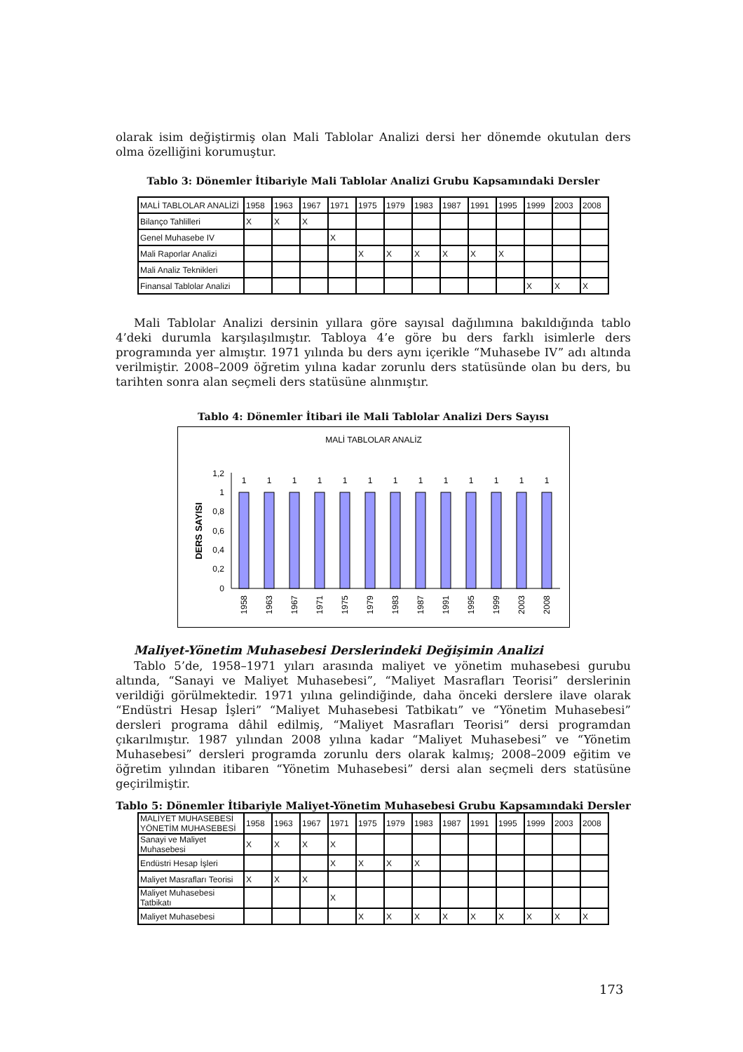olarak isim değiştirmiş olan Mali Tablolar Analizi dersi her dönemde okutulan ders olma özelliğini korumuştur.
Tablo 3: Dönemler İtibariyle Mali Tablolar Analizi Grubu Kapsamındaki Dersler
| MALİ TABLOLAR ANALİZİ | 1958 | 1963 | 1967 | 1971 | 1975 | 1979 | 1983 | 1987 | 1991 | 1995 | 1999 | 2003 | 2008 |
| --- | --- | --- | --- | --- | --- | --- | --- | --- | --- | --- | --- | --- | --- |
| Bilanço Tahlilleri | X | X | X | | | | | | | | | | |
| Genel Muhasebe IV | | | | X | | | | | | | | | |
| Mali Raporlar Analizi | | | | | X | X | X | X | X | X | | | |
| Mali Analiz Teknikleri | | | | | | | | | | | | | |
| Finansal Tablolar Analizi | | | | | | | | | | | X | X | X |
Mali Tablolar Analizi dersinin yıllara göre sayısal dağılımına bakıldığında tablo 4’deki durumla karşılaşılmıştır. Tabloya 4’e göre bu ders farklı isimlerle ders programında yer almıştır. 1971 yılında bu ders aynı içerikle “Muhasebe IV” adı altında verilmiştir. 2008–2009 öğretim yılına kadar zorunlu ders statüsünde olan bu ders, bu tarihten sonra alan seçmeli ders statüsüne alınmıştır.
Tablo 4: Dönemler İtibari ile Mali Tablolar Analizi Ders Sayısı
MALİ TABLOLAR ANALİZ
DERS SAYISI
1,2
1
0,8
0,6
0,4
0,2
0
1
1
1
1
1
1
1
1
1
1
1
1
1
1958
1963
1967
1971
1975
1979
1983
1987
1991
1995
1999
2003
2008
Maliyet-Yönetim Muhasebesi Derslerindeki Değişimin Analizi
Tablo 5’de, 1958–1971 yıları arasında maliyet ve yönetim muhasebesi gurubu altında, “Sanayi ve Maliyet Muhasebesi”, “Maliyet Masrafları Teorisi” derslerinin verildiği görülmektedir. 1971 yılına gelindiğinde, daha önceki derslere ilave olarak “Endüstri Hesap İşleri” “Maliyet Muhasebesi Tatbikatı” ve “Yönetim Muhasebesi” dersleri programa dâhil edilmiş, “Maliyet Masrafları Teorisi” dersi programdan çıkarılmıştır. 1987 yılından 2008 yılına kadar “Maliyet Muhasebesi” ve “Yönetim Muhasebesi” dersleri programda zorunlu ders olarak kalmış; 2008–2009 eğitim ve öğretim yılından itibaren “Yönetim Muhasebesi” dersi alan seçmeli ders statüsüne geçirilmiştir.
Tablo 5: Dönemler İtibariyle Maliyet-Yönetim Muhasebesi Grubu Kapsamındaki Dersler
| MALİYET MUHASEBESİ YÖNETİM MUHASEBESİ | 1958 | 1963 | 1967 | 1971 | 1975 | 1979 | 1983 | 1987 | 1991 | 1995 | 1999 | 2003 | 2008 |
| --- | --- | --- | --- | --- | --- | --- | --- | --- | --- | --- | --- | --- | --- |
| Sanayi ve Maliyet Muhasebesi | X | X | X | X | | | | | | | | | |
| Endüstri Hesap İşleri | | | | X | X | X | X | | | | | | |
| Maliyet Masrafları Teorisi | X | X | X | | | | | | | | | | |
| Maliyet Muhasebesi Tatbikatı | | | | X | | | | | | | | | |
| Maliyet Muhasebesi | | | | | X | X | X | X | X | X | X | X | X |
173